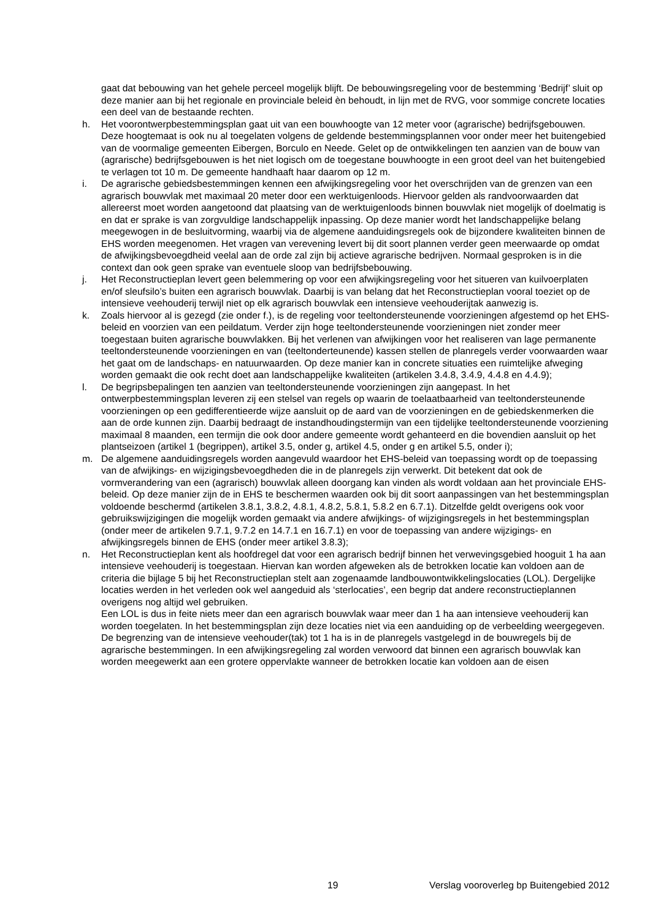gaat dat bebouwing van het gehele perceel mogelijk blijft. De bebouwingsregeling voor de bestemming ‘Bedrijf’ sluit op deze manier aan bij het regionale en provinciale beleid èn behoudt, in lijn met de RVG, voor sommige concrete locaties een deel van de bestaande rechten.
h. Het voorontwerpbestemmingsplan gaat uit van een bouwhoogte van 12 meter voor (agrarische) bedrijfsgebouwen. Deze hoogtemaat is ook nu al toegelaten volgens de geldende bestemmingsplannen voor onder meer het buitengebied van de voormalige gemeenten Eibergen, Borculo en Neede. Gelet op de ontwikkelingen ten aanzien van de bouw van (agrarische) bedrijfsgebouwen is het niet logisch om de toegestane bouwhoogte in een groot deel van het buitengebied te verlagen tot 10 m. De gemeente handhaaft haar daarom op 12 m.
i. De agrarische gebiedsbestemmingen kennen een afwijkingsregeling voor het overschrijden van de grenzen van een agrarisch bouwvlak met maximaal 20 meter door een werktuigenloods. Hiervoor gelden als randvoorwaarden dat allereerst moet worden aangetoond dat plaatsing van de werktuigenloods binnen bouwvlak niet mogelijk of doelmatig is en dat er sprake is van zorgvuldige landschappelijk inpassing. Op deze manier wordt het landschappelijke belang meegewogen in de besluitvorming, waarbij via de algemene aanduidingsregels ook de bijzondere kwaliteiten binnen de EHS worden meegenomen. Het vragen van verevening levert bij dit soort plannen verder geen meerwaarde op omdat de afwijkingsbevoegdheid veelal aan de orde zal zijn bij actieve agrarische bedrijven. Normaal gesproken is in die context dan ook geen sprake van eventuele sloop van bedrijfsbebouwing.
j. Het Reconstructieplan levert geen belemmering op voor een afwijkingsregeling voor het situeren van kuilvoerplaten en/of sleufsilo’s buiten een agrarisch bouwvlak. Daarbij is van belang dat het Reconstructieplan vooral toeziet op de intensieve veehouderij terwijl niet op elk agrarisch bouwvlak een intensieve veehouderijtak aanwezig is.
k. Zoals hiervoor al is gezegd (zie onder f.), is de regeling voor teeltondersteunende voorzieningen afgestemd op het EHS-beleid en voorzien van een peildatum. Verder zijn hoge teeltondersteunende voorzieningen niet zonder meer toegestaan buiten agrarische bouwvlakken. Bij het verlenen van afwijkingen voor het realiseren van lage permanente teeltondersteunende voorzieningen en van (teeltonderteunende) kassen stellen de planregels verder voorwaarden waar het gaat om de landschaps- en natuurwaarden. Op deze manier kan in concrete situaties een ruimtelijke afweging worden gemaakt die ook recht doet aan landschappelijke kwaliteiten (artikelen 3.4.8, 3.4.9, 4.4.8 en 4.4.9);
l. De begripsbepalingen ten aanzien van teeltondersteunende voorzieningen zijn aangepast. In het ontwerpbestemmingsplan leveren zij een stelsel van regels op waarin de toelaatbaarheid van teeltondersteunende voorzieningen op een gedifferentieerde wijze aansluit op de aard van de voorzieningen en de gebiedskenmerken die aan de orde kunnen zijn. Daarbij bedraagt de instandhoudingstermijn van een tijdelijke teeltondersteunende voorziening maximaal 8 maanden, een termijn die ook door andere gemeente wordt gehanteerd en die bovendien aansluit op het plantseizoen (artikel 1 (begrippen), artikel 3.5, onder g, artikel 4.5, onder g en artikel 5.5, onder i);
m. De algemene aanduidingsregels worden aangevuld waardoor het EHS-beleid van toepassing wordt op de toepassing van de afwijkings- en wijzigingsbevoegdheden die in de planregels zijn verwerkt. Dit betekent dat ook de vormverandering van een (agrarisch) bouwvlak alleen doorgang kan vinden als wordt voldaan aan het provinciale EHS-beleid. Op deze manier zijn de in EHS te beschermen waarden ook bij dit soort aanpassingen van het bestemmingsplan voldoende beschermd (artikelen 3.8.1, 3.8.2, 4.8.1, 4.8.2, 5.8.1, 5.8.2 en 6.7.1). Ditzelfde geldt overigens ook voor gebruikswijzigingen die mogelijk worden gemaakt via andere afwijkings- of wijzigingsregels in het bestemmingsplan (onder meer de artikelen 9.7.1, 9.7.2 en 14.7.1 en 16.7.1) en voor de toepassing van andere wijzigings- en afwijkingsregels binnen de EHS (onder meer artikel 3.8.3);
n. Het Reconstructieplan kent als hoofdregel dat voor een agrarisch bedrijf binnen het verwevingsgebied hooguit 1 ha aan intensieve veehouderij is toegestaan. Hiervan kan worden afgeweken als de betrokken locatie kan voldoen aan de criteria die bijlage 5 bij het Reconstructieplan stelt aan zogenaamde landbouwontwikkelingslocaties (LOL). Dergelijke locaties werden in het verleden ook wel aangeduid als ‘sterlocaties’, een begrip dat andere reconstructieplannen overigens nog altijd wel gebruiken.
Een LOL is dus in feite niets meer dan een agrarisch bouwvlak waar meer dan 1 ha aan intensieve veehouderij kan worden toegelaten. In het bestemmingsplan zijn deze locaties niet via een aanduiding op de verbeelding weergegeven. De begrenzing van de intensieve veehouder(tak) tot 1 ha is in de planregels vastgelegd in de bouwregels bij de agrarische bestemmingen. In een afwijkingsregeling zal worden verwoord dat binnen een agrarisch bouwvlak kan worden meegewerkt aan een grotere oppervlakte wanneer de betrokken locatie kan voldoen aan de eisen
19 Verslag vooroverleg bp Buitengebied 2012